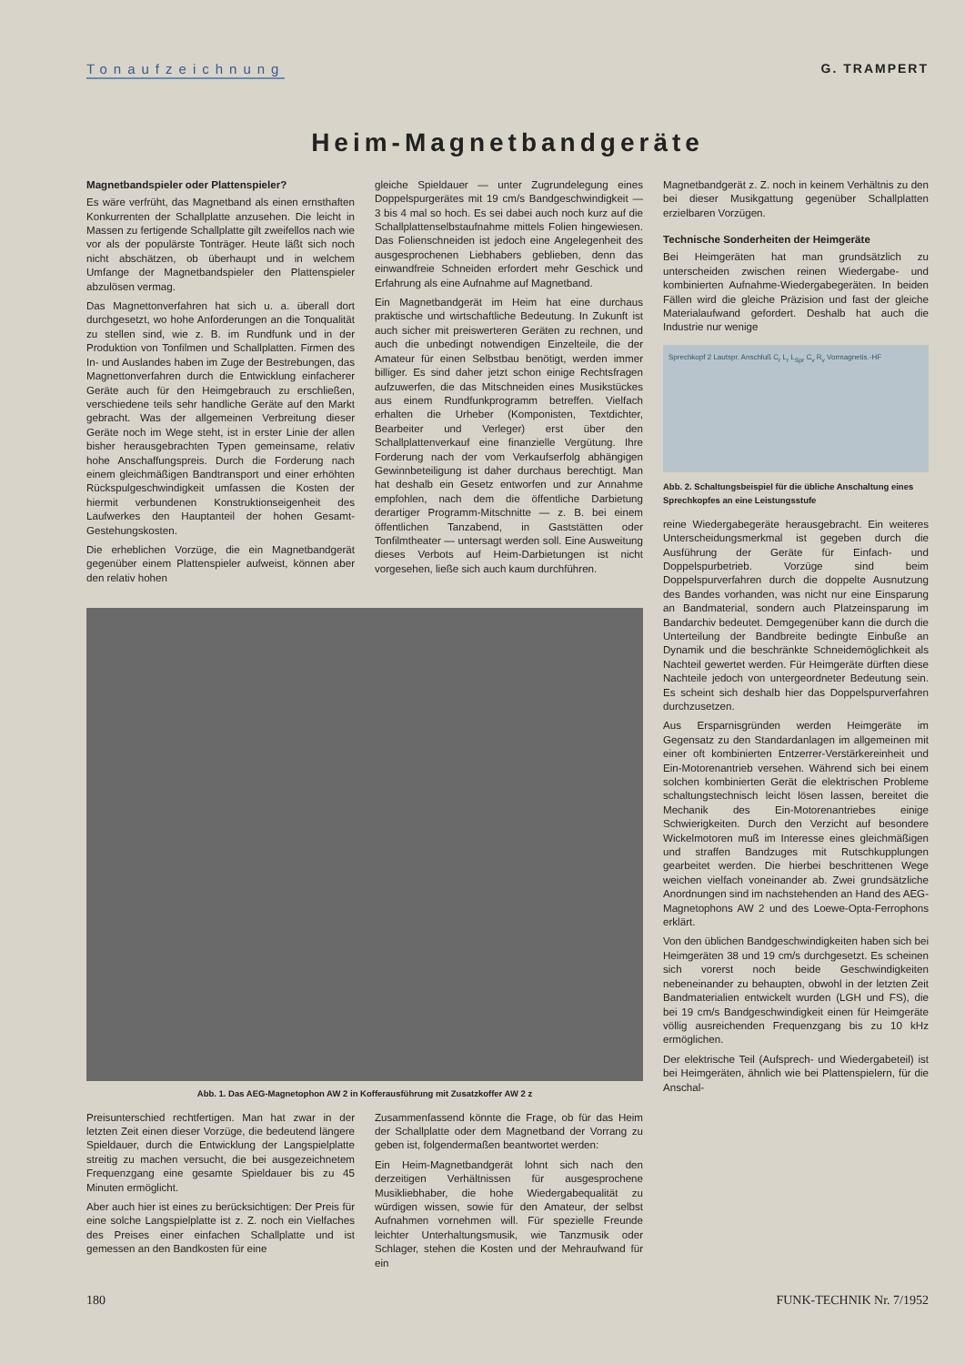Tonaufzeichnung G. TRAMPERT
Heim-Magnetbandgeräte
Magnetbandspieler oder Plattenspieler?
Es wäre verfrüht, das Magnetband als einen ernsthaften Konkurrenten der Schallplatte anzusehen. Die leicht in Massen zu fertigende Schallplatte gilt zweifellos nach wie vor als der populärste Tonträger. Heute läßt sich noch nicht abschätzen, ob überhaupt und in welchem Umfange der Magnetbandspieler den Plattenspieler abzulösen vermag.
Das Magnettonverfahren hat sich u. a. überall dort durchgesetzt, wo hohe Anforderungen an die Tonqualität zu stellen sind, wie z. B. im Rundfunk und in der Produktion von Tonfilmen und Schallplatten. Firmen des In- und Auslandes haben im Zuge der Bestrebungen, das Magnettonverfahren durch die Entwicklung einfacherer Geräte auch für den Heimgebrauch zu erschließen, verschiedene teils sehr handliche Geräte auf den Markt gebracht. Was der allgemeinen Verbreitung dieser Geräte noch im Wege steht, ist in erster Linie der allen bisher herausgebrachten Typen gemeinsame, relativ hohe Anschaffungspreis. Durch die Forderung nach einem gleichmäßigen Bandtransport und einer erhöhten Rückspulgeschwindigkeit umfassen die Kosten der hiermit verbundenen Konstruktionseigenheit des Laufwerkes den Hauptanteil der hohen Gesamt-Gestehungskosten.
Die erheblichen Vorzüge, die ein Magnetbandgerät gegenüber einem Plattenspieler aufweist, können aber den relativ hohen
gleiche Spieldauer — unter Zugrundelegung eines Doppelspurgerätes mit 19 cm/s Bandgeschwindigkeit — 3 bis 4 mal so hoch. Es sei dabei auch noch kurz auf die Schallplattenselbstaufnahme mittels Folien hingewiesen. Das Folienschneiden ist jedoch eine Angelegenheit des ausgesprochenen Liebhabers geblieben, denn das einwandfreie Schneiden erfordert mehr Geschick und Erfahrung als eine Aufnahme auf Magnetband.
Ein Magnetbandgerät im Heim hat eine durchaus praktische und wirtschaftliche Bedeutung. In Zukunft ist auch sicher mit preiswerteren Geräten zu rechnen, und auch die unbedingt notwendigen Einzelteile, die der Amateur für einen Selbstbau benötigt, werden immer billiger. Es sind daher jetzt schon einige Rechtsfragen aufzuwerfen, die das Mitschneiden eines Musikstückes aus einem Rundfunkprogramm betreffen. Vielfach erhalten die Urheber (Komponisten, Textdichter, Bearbeiter und Verleger) erst über den Schallplattenverkauf eine finanzielle Vergütung. Ihre Forderung nach der vom Verkaufserfolg abhängigen Gewinnbeteiligung ist daher durchaus berechtigt. Man hat deshalb ein Gesetz entworfen und zur Annahme empfohlen, nach dem die öffentliche Darbietung derartiger Programm-Mitschnitte — z. B. bei einem öffentlichen Tanzabend, in Gaststätten oder Tonfilmtheater — untersagt werden soll. Eine Ausweitung dieses Verbots auf Heim-Darbietungen ist nicht vorgesehen, ließe sich auch kaum durchführen.
Abb. 1. Das AEG-Magnetophon AW 2 in Kofferausführung mit Zusatzkoffer AW 2 z
Preisunterschied rechtfertigen. Man hat zwar in der letzten Zeit einen dieser Vorzüge, die bedeutend längere Spieldauer, durch die Entwicklung der Langspielplatte streitig zu machen versucht, die bei ausgezeichnetem Frequenzgang eine gesamte Spieldauer bis zu 45 Minuten ermöglicht.
Aber auch hier ist eines zu berücksichtigen: Der Preis für eine solche Langspielplatte ist z. Z. noch ein Vielfaches des Preises einer einfachen Schallplatte und ist gemessen an den Bandkosten für eine
Zusammenfassend könnte die Frage, ob für das Heim der Schallplatte oder dem Magnetband der Vorrang zu geben ist, folgendermaßen beantwortet werden:
Ein Heim-Magnetbandgerät lohnt sich nach den derzeitigen Verhältnissen für ausgesprochene Musikliebhaber, die hohe Wiedergabequalität zu würdigen wissen, sowie für den Amateur, der selbst Aufnahmen vornehmen will. Für spezielle Freunde leichter Unterhaltungsmusik, wie Tanzmusik oder Schlager, stehen die Kosten und der Mehraufwand für ein
Magnetbandgerät z. Z. noch in keinem Verhältnis zu den bei dieser Musikgattung gegenüber Schallplatten erzielbaren Vorzügen.
Technische Sonderheiten der Heimgeräte
Bei Heimgeräten hat man grundsätzlich zu unterscheiden zwischen reinen Wiedergabe- und kombinierten Aufnahme-Wiedergabegeräten. In beiden Fällen wird die gleiche Präzision und fast der gleiche Materialaufwand gefordert. Deshalb hat auch die Industrie nur wenige
Sprechkopf 2 Lautspr. Anschluß C<sub>r</sub> L<sub>r</sub> L<sub>Spr</sub> C<sub>v</sub> R<sub>v</sub> Vormagnetis.-HF
Abb. 2. Schaltungsbeispiel für die übliche Anschaltung eines Sprechkopfes an eine Leistungsstufe
reine Wiedergabegeräte herausgebracht. Ein weiteres Unterscheidungsmerkmal ist gegeben durch die Ausführung der Geräte für Einfach- und Doppelspurbetrieb. Vorzüge sind beim Doppelspurverfahren durch die doppelte Ausnutzung des Bandes vorhanden, was nicht nur eine Einsparung an Bandmaterial, sondern auch Platzeinsparung im Bandarchiv bedeutet. Demgegenüber kann die durch die Unterteilung der Bandbreite bedingte Einbuße an Dynamik und die beschränkte Schneidemöglichkeit als Nachteil gewertet werden. Für Heimgeräte dürften diese Nachteile jedoch von untergeordneter Bedeutung sein. Es scheint sich deshalb hier das Doppelspurverfahren durchzusetzen.
Aus Ersparnisgründen werden Heimgeräte im Gegensatz zu den Standardanlagen im allgemeinen mit einer oft kombinierten Entzerrer-Verstärkereinheit und Ein-Motorenantrieb versehen. Während sich bei einem solchen kombinierten Gerät die elektrischen Probleme schaltungstechnisch leicht lösen lassen, bereitet die Mechanik des Ein-Motorenantriebes einige Schwierigkeiten. Durch den Verzicht auf besondere Wickelmotoren muß im Interesse eines gleichmäßigen und straffen Bandzuges mit Rutschkupplungen gearbeitet werden. Die hierbei beschrittenen Wege weichen vielfach voneinander ab. Zwei grundsätzliche Anordnungen sind im nachstehenden an Hand des AEG-Magnetophons AW 2 und des Loewe-Opta-Ferrophons erklärt.
Von den üblichen Bandgeschwindigkeiten haben sich bei Heimgeräten 38 und 19 cm/s durchgesetzt. Es scheinen sich vorerst noch beide Geschwindigkeiten nebeneinander zu behaupten, obwohl in der letzten Zeit Bandmaterialien entwickelt wurden (LGH und FS), die bei 19 cm/s Bandgeschwindigkeit einen für Heimgeräte völlig ausreichenden Frequenzgang bis zu 10 kHz ermöglichen.
Der elektrische Teil (Aufsprech- und Wiedergabeteil) ist bei Heimgeräten, ähnlich wie bei Plattenspielern, für die Anschal-
180 FUNK-TECHNIK Nr. 7/1952